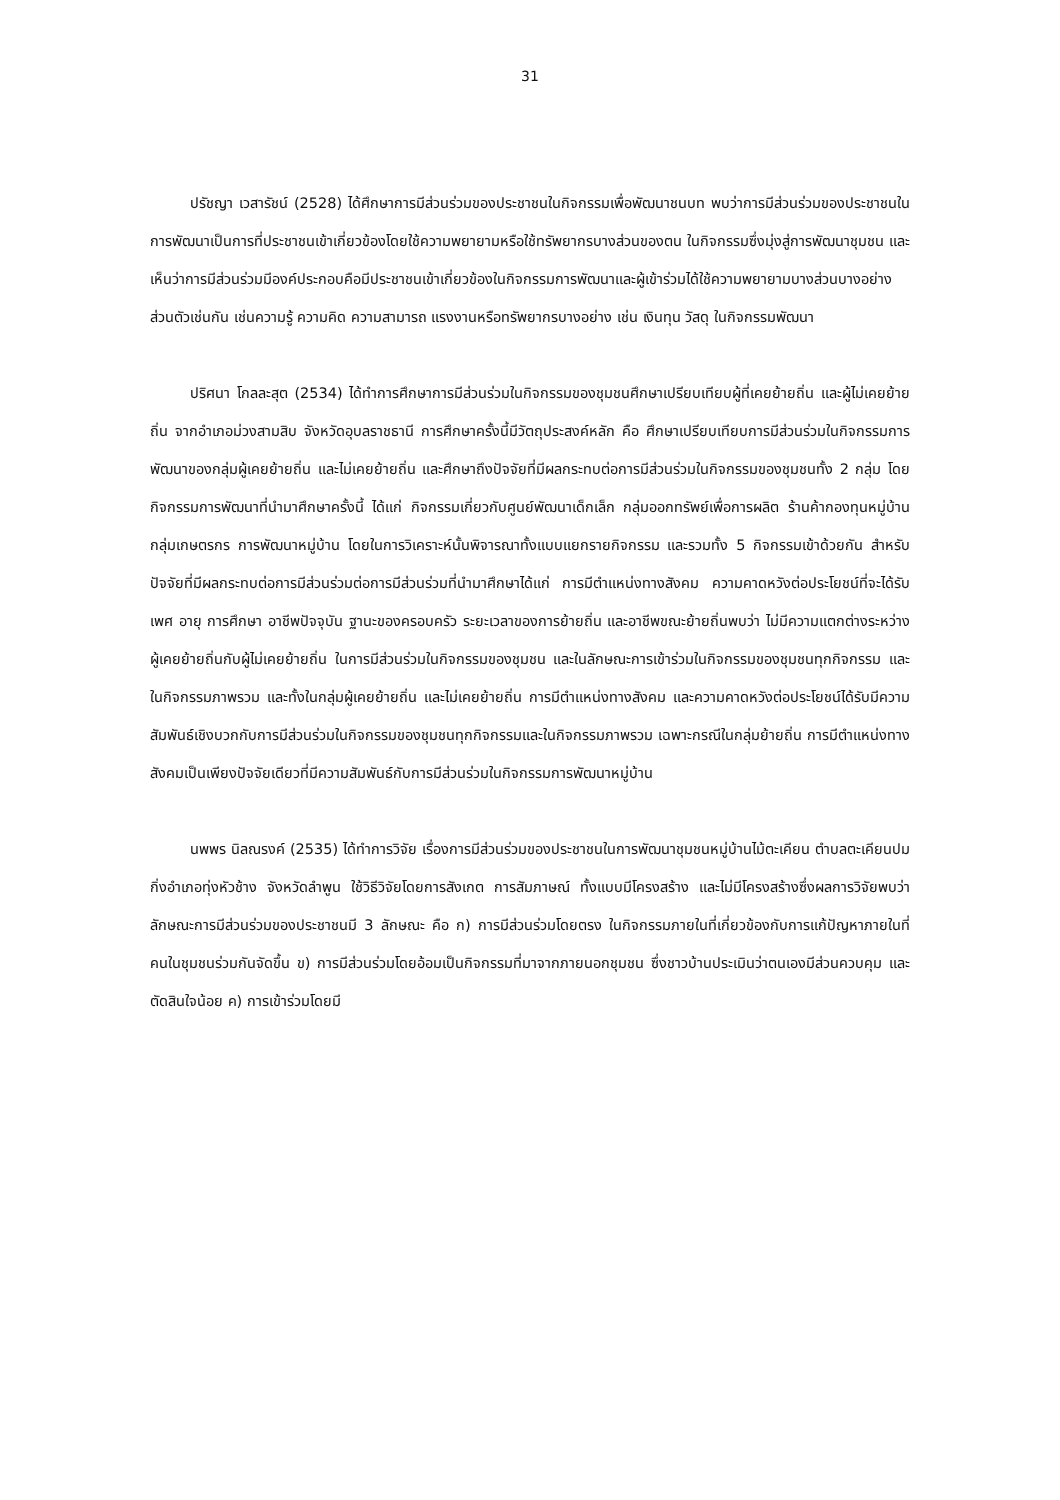31
ปรัชญา เวสารัชน์ (2528) ได้ศึกษาการมีส่วนร่วมของประชาชนในกิจกรรมเพื่อพัฒนาชนบท พบว่าการมีส่วนร่วมของประชาชนในการพัฒนาเป็นการที่ประชาชนเข้าเกี่ยวข้องโดยใช้ความพยายามหรือใช้ทรัพยากรบางส่วนของตน ในกิจกรรมซึ่งมุ่งสู่การพัฒนาชุมชน และเห็นว่าการมีส่วนร่วมมีองค์ประกอบคือมีประชาชนเข้าเกี่ยวข้องในกิจกรรมการพัฒนาและผู้เข้าร่วมได้ใช้ความพยายามบางส่วนบางอย่างส่วนตัวเช่นกัน เช่นความรู้ ความคิด ความสามารถ แรงงานหรือทรัพยากรบางอย่าง เช่น เงินทุน วัสดุ ในกิจกรรมพัฒนา
ปริศนา โกลละสุต (2534) ได้ทำการศึกษาการมีส่วนร่วมในกิจกรรมของชุมชนศึกษาเปรียบเทียบผู้ที่เคยย้ายถิ่น และผู้ไม่เคยย้ายถิ่น จากอำเภอม่วงสามสิบ จังหวัดอุบลราชธานี การศึกษาครั้งนี้มีวัตถุประสงค์หลัก คือ ศึกษาเปรียบเทียบการมีส่วนร่วมในกิจกรรมการพัฒนาของกลุ่มผู้เคยย้ายถิ่น และไม่เคยย้ายถิ่น และศึกษาถึงปัจจัยที่มีผลกระทบต่อการมีส่วนร่วมในกิจกรรมของชุมชนทั้ง 2 กลุ่ม โดยกิจกรรมการพัฒนาที่นำมาศึกษาครั้งนี้ ได้แก่ กิจกรรมเกี่ยวกับศูนย์พัฒนาเด็กเล็ก กลุ่มออกทรัพย์เพื่อการผลิต ร้านค้ากองทุนหมู่บ้าน กลุ่มเกษตรกร การพัฒนาหมู่บ้าน โดยในการวิเคราะห์นั้นพิจารณาทั้งแบบแยกรายกิจกรรม และรวมทั้ง 5 กิจกรรมเข้าด้วยกัน สำหรับปัจจัยที่มีผลกระทบต่อการมีส่วนร่วมต่อการมีส่วนร่วมที่นำมาศึกษาได้แก่ การมีตำแหน่งทางสังคม ความคาดหวังต่อประโยชน์ที่จะได้รับ เพศ อายุ การศึกษา อาชีพปัจจุบัน ฐานะของครอบครัว ระยะเวลาของการย้ายถิ่น และอาชีพขณะย้ายถิ่นพบว่า ไม่มีความแตกต่างระหว่างผู้เคยย้ายถิ่นกับผู้ไม่เคยย้ายถิ่น ในการมีส่วนร่วมในกิจกรรมของชุมชน และในลักษณะการเข้าร่วมในกิจกรรมของชุมชนทุกกิจกรรม และในกิจกรรมภาพรวม และทั้งในกลุ่มผู้เคยย้ายถิ่น และไม่เคยย้ายถิ่น การมีตำแหน่งทางสังคม และความคาดหวังต่อประโยชน์ได้รับมีความสัมพันธ์เชิงบวกกับการมีส่วนร่วมในกิจกรรมของชุมชนทุกกิจกรรมและในกิจกรรมภาพรวม เฉพาะกรณีในกลุ่มย้ายถิ่น การมีตำแหน่งทางสังคมเป็นเพียงปัจจัยเดียวที่มีความสัมพันธ์กับการมีส่วนร่วมในกิจกรรมการพัฒนาหมู่บ้าน
นพพร นิลณรงค์ (2535) ได้ทำการวิจัย เรื่องการมีส่วนร่วมของประชาชนในการพัฒนาชุมชนหมู่บ้านไม้ตะเคียน ตำบลตะเคียนปม กิ่งอำเภอทุ่งหัวช้าง จังหวัดลำพูน ใช้วิธีวิจัยโดยการสังเกต การสัมภาษณ์ ทั้งแบบมีโครงสร้าง และไม่มีโครงสร้างซึ่งผลการวิจัยพบว่าลักษณะการมีส่วนร่วมของประชาชนมี 3 ลักษณะ คือ ก) การมีส่วนร่วมโดยตรง ในกิจกรรมภายในที่เกี่ยวข้องกับการแก้ปัญหาภายในที่คนในชุมชนร่วมกันจัดขึ้น ข) การมีส่วนร่วมโดยอ้อมเป็นกิจกรรมที่มาจากภายนอกชุมชน ซึ่งชาวบ้านประเมินว่าตนเองมีส่วนควบคุม และตัดสินใจน้อย ค) การเข้าร่วมโดยมี